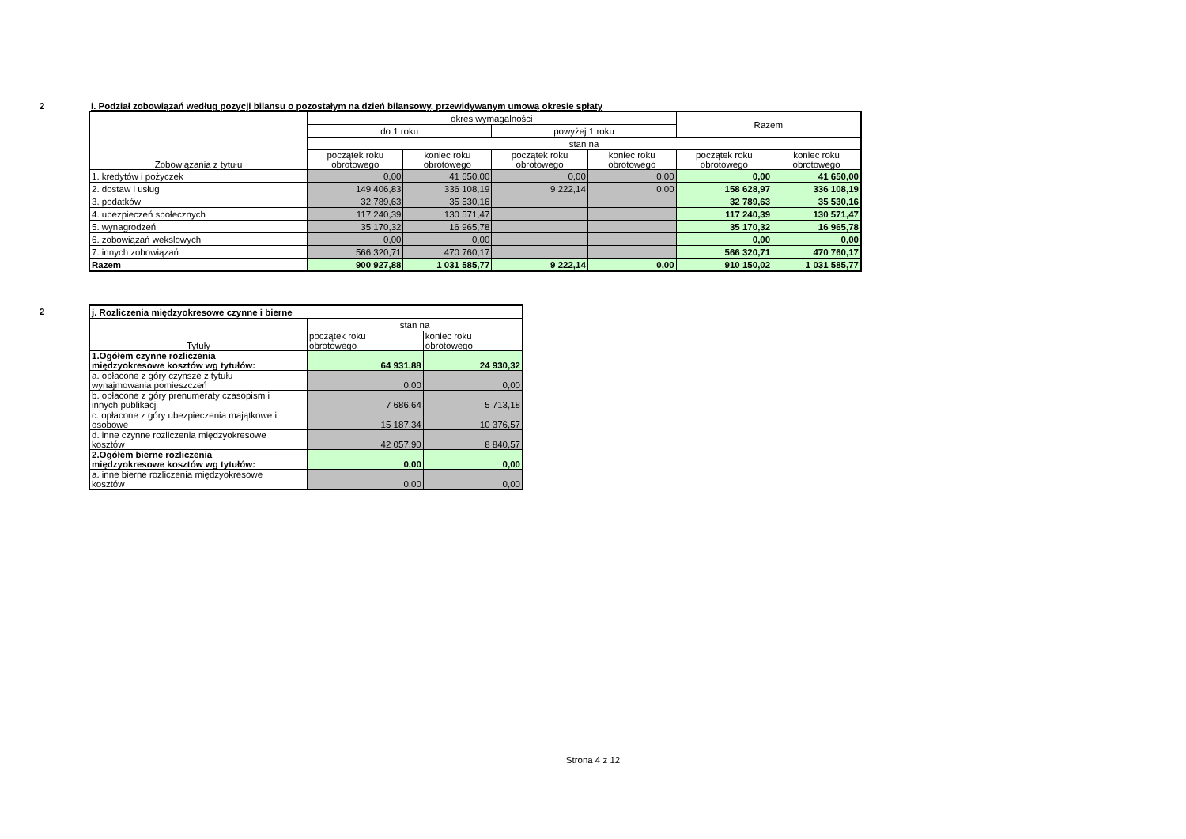2
i. Podział zobowiązań według pozycji bilansu o pozostałym na dzień bilansowy, przewidywanym umową okresie spłaty
| Zobowiązania z tytułu | okres wymagalności | | | | Razem | |
| --- | --- | --- | --- | --- | --- | --- |
| | do 1 roku | | powyżej 1 roku | | | |
| | stan na | | | | | |
| | początek roku obrotowego | koniec roku obrotowego | początek roku obrotowego | koniec roku obrotowego | początek roku obrotowego | koniec roku obrotowego |
| 1. kredytów i pożyczek | 0,00 | 41 650,00 | 0,00 | 0,00 | 0,00 | 41 650,00 |
| 2. dostaw i usług | 149 406,83 | 336 108,19 | 9 222,14 | 0,00 | 158 628,97 | 336 108,19 |
| 3. podatków | 32 789,63 | 35 530,16 | | | 32 789,63 | 35 530,16 |
| 4. ubezpieczeń społecznych | 117 240,39 | 130 571,47 | | | 117 240,39 | 130 571,47 |
| 5. wynagrodzeń | 35 170,32 | 16 965,78 | | | 35 170,32 | 16 965,78 |
| 6. zobowiązań wekslowych | 0,00 | 0,00 | | | 0,00 | 0,00 |
| 7. innych zobowiązań | 566 320,71 | 470 760,17 | | | 566 320,71 | 470 760,17 |
| Razem | 900 927,88 | 1 031 585,77 | 9 222,14 | 0,00 | 910 150,02 | 1 031 585,77 |
2
| j. Rozliczenia międzyokresowe czynne i bierne | | |
| Tytuły | stan na | |
| | początek roku obrotowego | koniec roku obrotowego |
| 1.Ogółem czynne rozliczenia międzyokresowe kosztów wg tytułów: | 64 931,88 | 24 930,32 |
| a. opłacone z góry czynsze z tytułu wynajmowania pomieszczeń | 0,00 | 0,00 |
| b. opłacone z góry prenumeraty czasopism i innych publikacji | 7 686,64 | 5 713,18 |
| c. opłacone z góry ubezpieczenia majątkowe i osobowe | 15 187,34 | 10 376,57 |
| d. inne czynne rozliczenia międzyokresowe kosztów | 42 057,90 | 8 840,57 |
| 2.Ogółem bierne rozliczenia międzyokresowe kosztów wg tytułów: | 0,00 | 0,00 |
| a. inne bierne rozliczenia międzyokresowe kosztów | 0,00 | 0,00 |
Strona 4 z 12